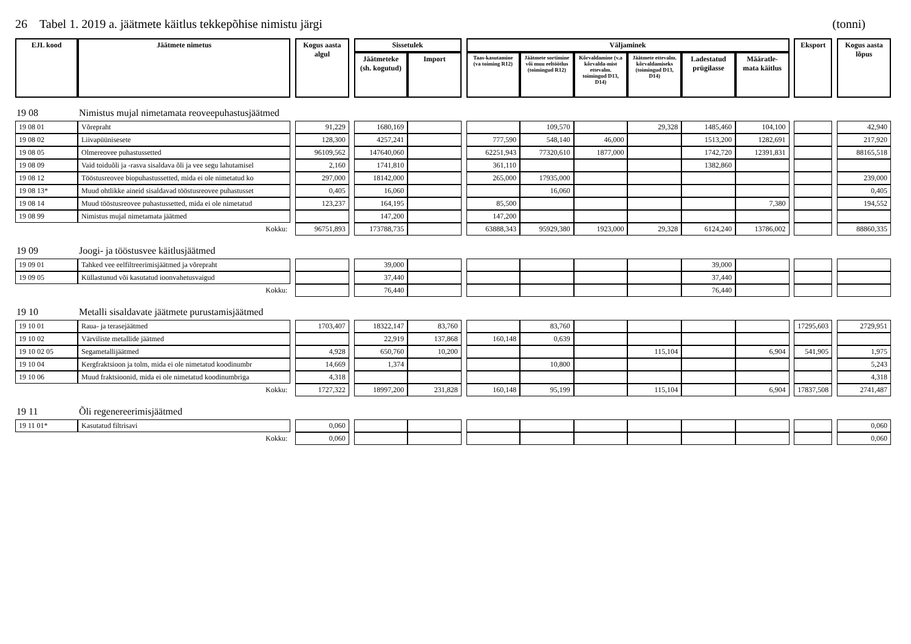26 Tabel 1. 2019 a. jäätmete käitlus tekkepõhise nimistu järgi (tonni)
| EJL kood | Jäätmete nimetus | | Kogus aasta algul | | Sissetulek | | | Väljaminek | | | | | | | Eksport | | Kogus aasta lõpus |
| --- | --- | --- | --- | --- | --- | --- | --- | --- | --- | --- | --- | --- | --- | --- | --- | --- | --- |
| | | | | | Jäätmeteke (sh. kogutud) | Import | | Taas-kasutamine (va toiming R12) | Jäätmete sortimine või muu eeltöötlus (toimingud R12) | Kõrvaldamine (v.a kõrvalda-mist ettevalm. toimingud D13, D14) | Jäätmete ettevalm. kõrvaldamiseks (toimingud D13, D14) | Ladestatud prügilasse | Määratle-mata käitlus | | | | |
| 19 08 | Nimistus mujal nimetamata reoveepuhastusjäätmed | | | | | | | | | | | | | | | | |
| 19 08 01 | Võrepraht | | 91,229 | | 1680,169 | | | | 109,570 | | 29,328 | 1485,460 | 104,100 | | | | 42,940 |
| 19 08 02 | Liivapüünisesete | | 128,300 | | 4257,241 | | | 777,590 | 548,140 | 46,000 | | 1513,200 | 1282,691 | | | | 217,920 |
| 19 08 05 | Olmereovee puhastussetted | | 96109,562 | | 147640,060 | | | 62251,943 | 77320,610 | 1877,000 | | 1742,720 | 12391,831 | | | | 88165,518 |
| 19 08 09 | Vaid toiduõli ja -rasva sisaldava õli ja vee segu lahutamisel | | 2,160 | | 1741,810 | | | 361,110 | | | | 1382,860 | | | | | |
| 19 08 12 | Tööstusreovee biopuhastussetted, mida ei ole nimetatud ko | | 297,000 | | 18142,000 | | | 265,000 | 17935,000 | | | | | | | | 239,000 |
| 19 08 13* | Muud ohtlikke aineid sisaldavad tööstusreovee puhastusset | | 0,405 | | 16,060 | | | | 16,060 | | | | | | | | 0,405 |
| 19 08 14 | Muud tööstusreovee puhastussetted, mida ei ole nimetatud | | 123,237 | | 164,195 | | | 85,500 | | | | | 7,380 | | | | 194,552 |
| 19 08 99 | Nimistus mujal nimetamata jäätmed | | | | 147,200 | | | 147,200 | | | | | | | | | |
| | Kokku: | | 96751,893 | | 173788,735 | | | 63888,343 | 95929,380 | 1923,000 | 29,328 | 6124,240 | 13786,002 | | | | 88860,335 |
| 19 09 | Joogi- ja tööstusvee käitlusjäätmed | | | | | | | | | | | | | | | | |
| 19 09 01 | Tahked vee eelfiltreerimisjäätmed ja võrepraht | | | | 39,000 | | | | | | | 39,000 | | | | | |
| 19 09 05 | Küllastunud või kasutatud ioonvahetusvaigud | | | | 37,440 | | | | | | | 37,440 | | | | | |
| | Kokku: | | | | 76,440 | | | | | | | 76,440 | | | | | |
| 19 10 | Metalli sisaldavate jäätmete purustamisjäätmed | | | | | | | | | | | | | | | | |
| 19 10 01 | Raua- ja terasejäätmed | | 1703,407 | | 18322,147 | 83,760 | | | 83,760 | | | | | | 17295,603 | | 2729,951 |
| 19 10 02 | Värviliste metallide jäätmed | | | | 22,919 | 137,868 | | 160,148 | 0,639 | | | | | | | | |
| 19 10 02 05 | Segametallijäätmed | | 4,928 | | 650,760 | 10,200 | | | | | 115,104 | | 6,904 | | 541,905 | | 1,975 |
| 19 10 04 | Kergfraktsioon ja tolm, mida ei ole nimetatud koodinumbr | | 14,669 | | 1,374 | | | | 10,800 | | | | | | | | 5,243 |
| 19 10 06 | Muud fraktsioonid, mida ei ole nimetatud koodinumbriga | | 4,318 | | | | | | | | | | | | | | 4,318 |
| | Kokku: | | 1727,322 | | 18997,200 | 231,828 | | 160,148 | 95,199 | | 115,104 | | 6,904 | | 17837,508 | | 2741,487 |
| 19 11 | Õli regenereerimisjäätmed | | | | | | | | | | | | | | | | |
| 19 11 01* | Kasutatud filtrisavi | | 0,060 | | | | | | | | | | | | | | 0,060 |
| | Kokku: | | 0,060 | | | | | | | | | | | | | | 0,060 |